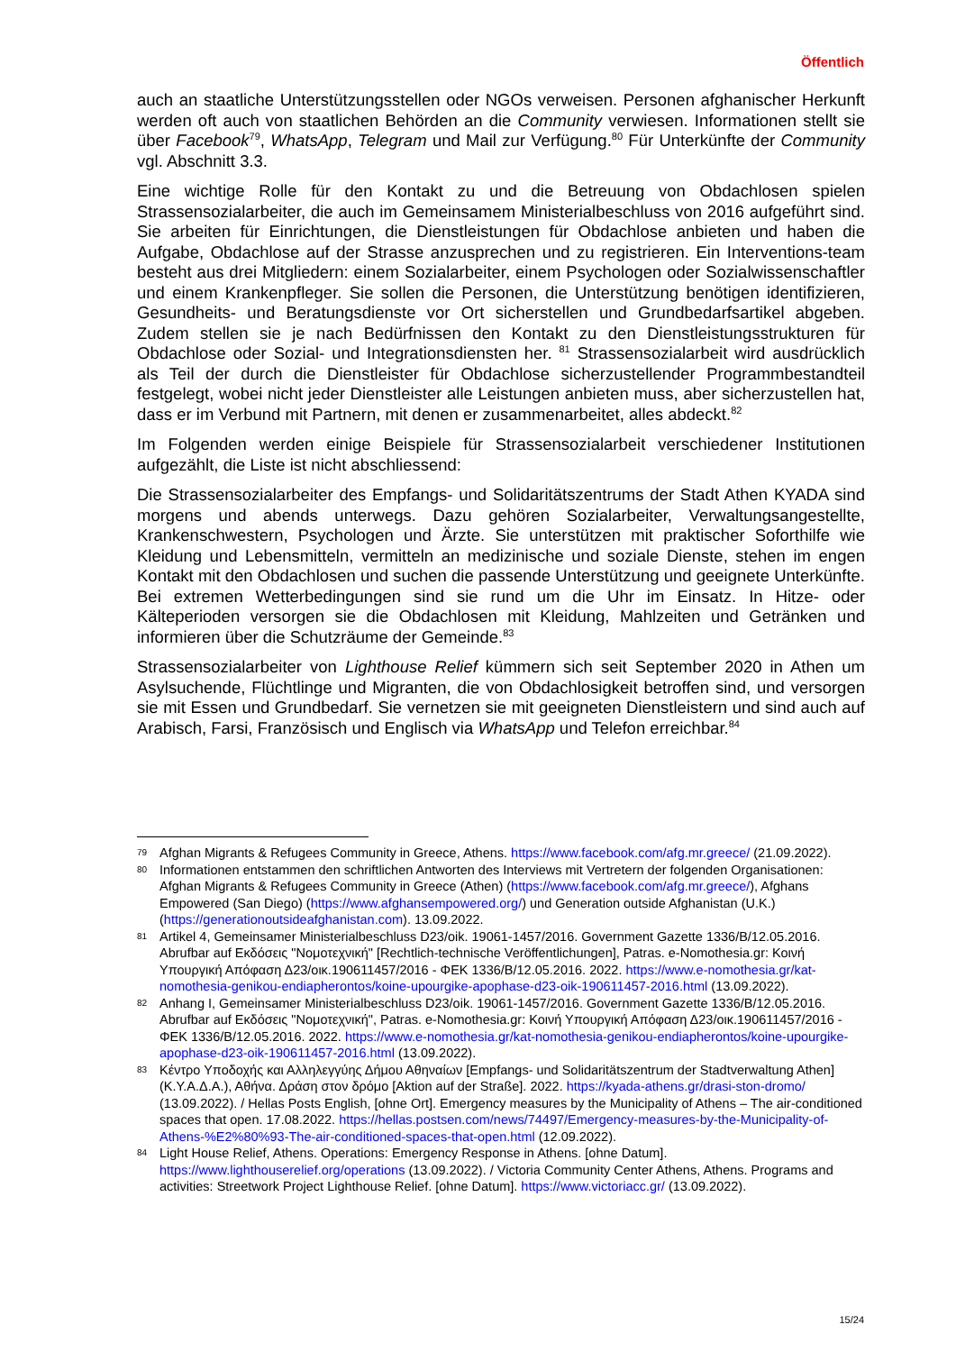Öffentlich
auch an staatliche Unterstützungsstellen oder NGOs verweisen. Personen afghanischer Herkunft werden oft auch von staatlichen Behörden an die Community verwiesen. Informationen stellt sie über Facebook<sup>79</sup>, WhatsApp, Telegram und Mail zur Verfügung.<sup>80</sup> Für Unterkünfte der Community vgl. Abschnitt 3.3.
Eine wichtige Rolle für den Kontakt zu und die Betreuung von Obdachlosen spielen Strassensozialarbeiter, die auch im Gemeinsamem Ministerialbeschluss von 2016 aufgeführt sind. Sie arbeiten für Einrichtungen, die Dienstleistungen für Obdachlose anbieten und haben die Aufgabe, Obdachlose auf der Strasse anzusprechen und zu registrieren. Ein Interventions-team besteht aus drei Mitgliedern: einem Sozialarbeiter, einem Psychologen oder Sozialwissenschaftler und einem Krankenpfleger. Sie sollen die Personen, die Unterstützung benötigen identifizieren, Gesundheits- und Beratungsdienste vor Ort sicherstellen und Grundbedarfsartikel abgeben. Zudem stellen sie je nach Bedürfnissen den Kontakt zu den Dienstleistungsstrukturen für Obdachlose oder Sozial- und Integrationsdiensten her. <sup>81</sup> Strassensozialarbeit wird ausdrücklich als Teil der durch die Dienstleister für Obdachlose sicherzustellender Programmbestandteil festgelegt, wobei nicht jeder Dienstleister alle Leistungen anbieten muss, aber sicherzustellen hat, dass er im Verbund mit Partnern, mit denen er zusammenarbeitet, alles abdeckt.<sup>82</sup>
Im Folgenden werden einige Beispiele für Strassensozialarbeit verschiedener Institutionen aufgezählt, die Liste ist nicht abschliessend:
Die Strassensozialarbeiter des Empfangs- und Solidaritätszentrums der Stadt Athen KYADA sind morgens und abends unterwegs. Dazu gehören Sozialarbeiter, Verwaltungsangestellte, Krankenschwestern, Psychologen und Ärzte. Sie unterstützen mit praktischer Soforthilfe wie Kleidung und Lebensmitteln, vermitteln an medizinische und soziale Dienste, stehen im engen Kontakt mit den Obdachlosen und suchen die passende Unterstützung und geeignete Unterkünfte. Bei extremen Wetterbedingungen sind sie rund um die Uhr im Einsatz. In Hitze- oder Kälteperioden versorgen sie die Obdachlosen mit Kleidung, Mahlzeiten und Getränken und informieren über die Schutzräume der Gemeinde.<sup>83</sup>
Strassensozialarbeiter von Lighthouse Relief kümmern sich seit September 2020 in Athen um Asylsuchende, Flüchtlinge und Migranten, die von Obdachlosigkeit betroffen sind, und versorgen sie mit Essen und Grundbedarf. Sie vernetzen sie mit geeigneten Dienstleistern und sind auch auf Arabisch, Farsi, Französisch und Englisch via WhatsApp und Telefon erreichbar.<sup>84</sup>
79
Afghan Migrants & Refugees Community in Greece, Athens. https://www.facebook.com/afg.mr.greece/ (21.09.2022).
80
Informationen entstammen den schriftlichen Antworten des Interviews mit Vertretern der folgenden Organisationen: Afghan Migrants & Refugees Community in Greece (Athen) (https://www.facebook.com/afg.mr.greece/), Afghans Empowered (San Diego) (https://www.afghansempowered.org/) und Generation outside Afghanistan (U.K.) (https://generationoutsideafghanistan.com). 13.09.2022.
81
Artikel 4, Gemeinsamer Ministerialbeschluss D23/oik. 19061-1457/2016. Government Gazette 1336/B/12.05.2016. Abrufbar auf Εκδόσεις "Νομοτεχνική" [Rechtlich-technische Veröffentlichungen], Patras. e-Nomothesia.gr: Κοινή Υπουργική Απόφαση Δ23/οικ.190611457/2016 - ΦΕΚ 1336/Β/12.05.2016. 2022. https://www.e-nomothesia.gr/kat-nomothesia-genikou-endiapherontos/koine-upourgike-apophase-d23-oik-190611457-2016.html (13.09.2022).
82
Anhang I, Gemeinsamer Ministerialbeschluss D23/oik. 19061-1457/2016. Government Gazette 1336/B/12.05.2016. Abrufbar auf Εκδόσεις "Νομοτεχνική", Patras. e-Nomothesia.gr: Κοινή Υπουργική Απόφαση Δ23/οικ.190611457/2016 - ΦΕΚ 1336/Β/12.05.2016. 2022. https://www.e-nomothesia.gr/kat-nomothesia-genikou-endiapherontos/koine-upourgike-apophase-d23-oik-190611457-2016.html (13.09.2022).
83
Κέντρο Υποδοχής και Αλληλεγγύης Δήμου Αθηναίων [Empfangs- und Solidaritätszentrum der Stadtverwaltung Athen] (Κ.Υ.Α.Δ.Α.), Αθήνα. Δράση στον δρόμο [Aktion auf der Straße]. 2022. https://kyada-athens.gr/drasi-ston-dromo/ (13.09.2022). / Hellas Posts English, [ohne Ort]. Emergency measures by the Municipality of Athens – The air-conditioned spaces that open. 17.08.2022. https://hellas.postsen.com/news/74497/Emergency-measures-by-the-Municipality-of-Athens-%E2%80%93-The-air-conditioned-spaces-that-open.html (12.09.2022).
84
Light House Relief, Athens. Operations: Emergency Response in Athens. [ohne Datum]. https://www.lighthouserelief.org/operations (13.09.2022). / Victoria Community Center Athens, Athens. Programs and activities: Streetwork Project Lighthouse Relief. [ohne Datum]. https://www.victoriacc.gr/ (13.09.2022).
15/24